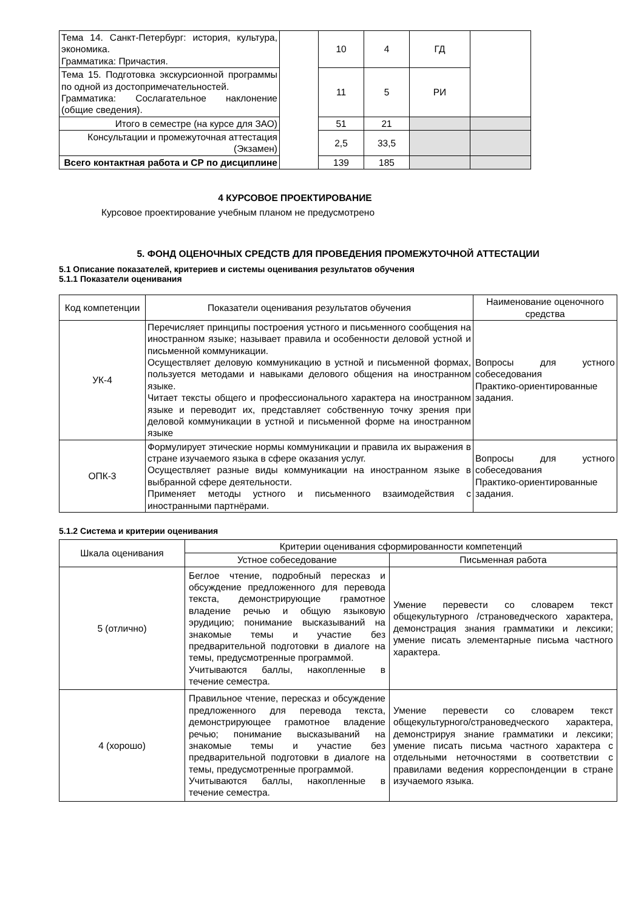| Тема 14. Санкт-Петербург: история, культура, экономика. Грамматика: Причастия. | | 10 | 4 | ГД | |
| Тема 15. Подготовка экскурсионной программы по одной из достопримечательностей. Грамматика: Сослагательное наклонение (общие сведения). | | 11 | 5 | РИ | |
| Итого в семестре (на курсе для ЗАО) | | 51 | 21 | | |
| Консультации и промежуточная аттестация (Экзамен) | | 2,5 | 33,5 | | |
| Всего контактная работа и СР по дисциплине | | 139 | 185 | | |
4 КУРСОВОЕ ПРОЕКТИРОВАНИЕ
Курсовое проектирование учебным планом не предусмотрено
5. ФОНД ОЦЕНОЧНЫХ СРЕДСТВ ДЛЯ ПРОВЕДЕНИЯ ПРОМЕЖУТОЧНОЙ АТТЕСТАЦИИ
5.1 Описание показателей, критериев и системы оценивания результатов обучения
5.1.1 Показатели оценивания
| Код компетенции | Показатели оценивания результатов обучения | Наименование оценочного средства |
| --- | --- | --- |
| УК-4 | Перечисляет принципы построения устного и письменного сообщения на иностранном языке; называет правила и особенности деловой устной и письменной коммуникации. Осуществляет деловую коммуникацию в устной и письменной формах, пользуется методами и навыками делового общения на иностранном языке. Читает тексты общего и профессионального характера на иностранном языке и переводит их, представляет собственную точку зрения при деловой коммуникации в устной и письменной форме на иностранном языке | Вопросы для устного собеседования Практико-ориентированные задания. |
| ОПК-3 | Формулирует этические нормы коммуникации и правила их выражения в стране изучаемого языка в сфере оказания услуг. Осуществляет разные виды коммуникации на иностранном языке в выбранной сфере деятельности. Применяет методы устного и письменного взаимодействия с иностранными партнёрами. | Вопросы для устного собеседования Практико-ориентированные задания. |
5.1.2 Система и критерии оценивания
| Шкала оценивания | Критерии оценивания сформированности компетенций | |
| --- | --- | --- |
| | Устное собеседование | Письменная работа |
| 5 (отлично) | Беглое чтение, подробный пересказ и обсуждение предложенного для перевода текста, демонстрирующие грамотное владение речью и общую языковую эрудицию; понимание высказываний на знакомые темы и участие без предварительной подготовки в диалоге на темы, предусмотренные программой. Учитываются баллы, накопленные в течение семестра. | Умение перевести со словарем текст общекультурного /страноведческого характера, демонстрация знания грамматики и лексики; умение писать элементарные письма частного характера. |
| 4 (хорошо) | Правильное чтение, пересказ и обсуждение предложенного для перевода текста, демонстрирующее грамотное владение речью; понимание высказываний на знакомые темы и участие без предварительной подготовки в диалоге на темы, предусмотренные программой. Учитываются баллы, накопленные в течение семестра. | Умение перевести со словарем текст общекультурного/страноведческого характера, демонстрируя знание грамматики и лексики; умение писать письма частного характера с отдельными неточностями в соответствии с правилами ведения корреспонденции в стране изучаемого языка. |